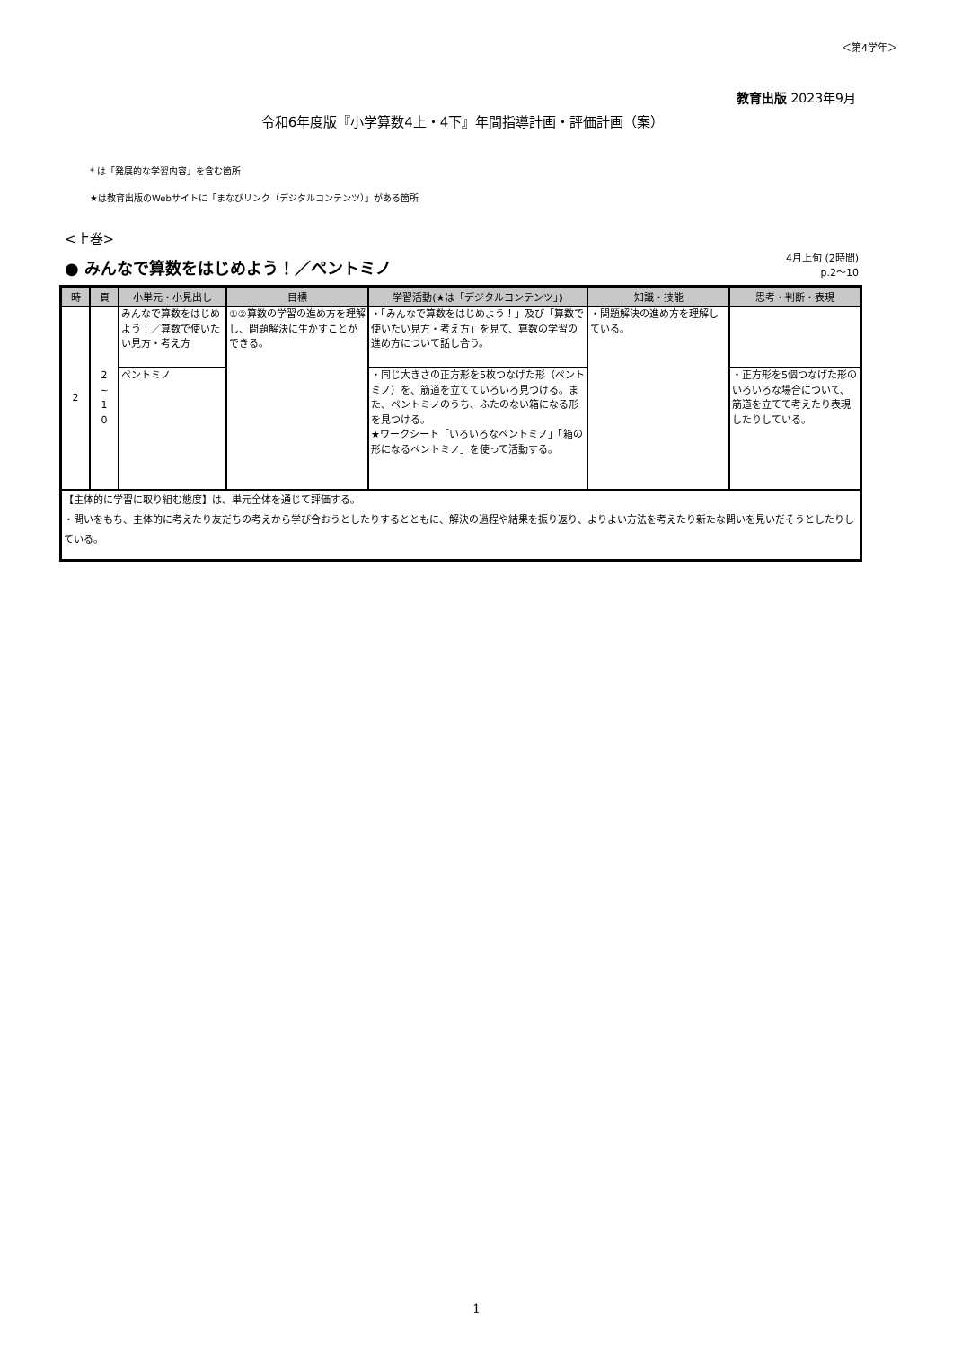＜第4学年＞
教育出版 2023年9月
令和6年度版『小学算数4上・4下』年間指導計画・評価計画（案）
* は「発展的な学習内容」を含む箇所
★は教育出版のWebサイトに「まなびリンク（デジタルコンテンツ）」がある箇所
<上巻>
● みんなで算数をはじめよう！／ペントミノ
4月上旬 (2時間)
p.2～10
| 時 | 頁 | 小単元・小見出し | 目標 | 学習活動(★は「デジタルコンテンツ」) | 知識・技能 | 思考・判断・表現 |
| --- | --- | --- | --- | --- | --- | --- |
| 2 | 2 ~ 1 0 | みんなで算数をはじめよう！／算数で使いたい見方・考え方 | ①②算数の学習の進め方を理解し、問題解決に生かすことができる。 | ・「みんなで算数をはじめよう！」及び「算数で使いたい見方・考え方」を見て、算数の学習の進め方について話し合う。 | ・問題解決の進め方を理解している。 | |
| | | ペントミノ | | ・同じ大きさの正方形を5枚つなげた形（ペントミノ）を、筋道を立てていろいろ見つける。また、ペントミノのうち、ふたのない箱になる形を見つける。 ★ワークシート 「いろいろなペントミノ」「箱の形になるペントミノ」を使って活動する。 | | ・正方形を5個つなげた形のいろいろな場合について、筋道を立てて考えたり表現したりしている。 |
| 【主体的に学習に取り組む態度】は、単元全体を通じて評価する。 ・問いをもち、主体的に考えたり友だちの考えから学び合おうとしたりするとともに、解決の過程や結果を振り返り、よりよい方法を考えたり新たな問いを見いだそうとしたりしている。 | | | | | | |
1